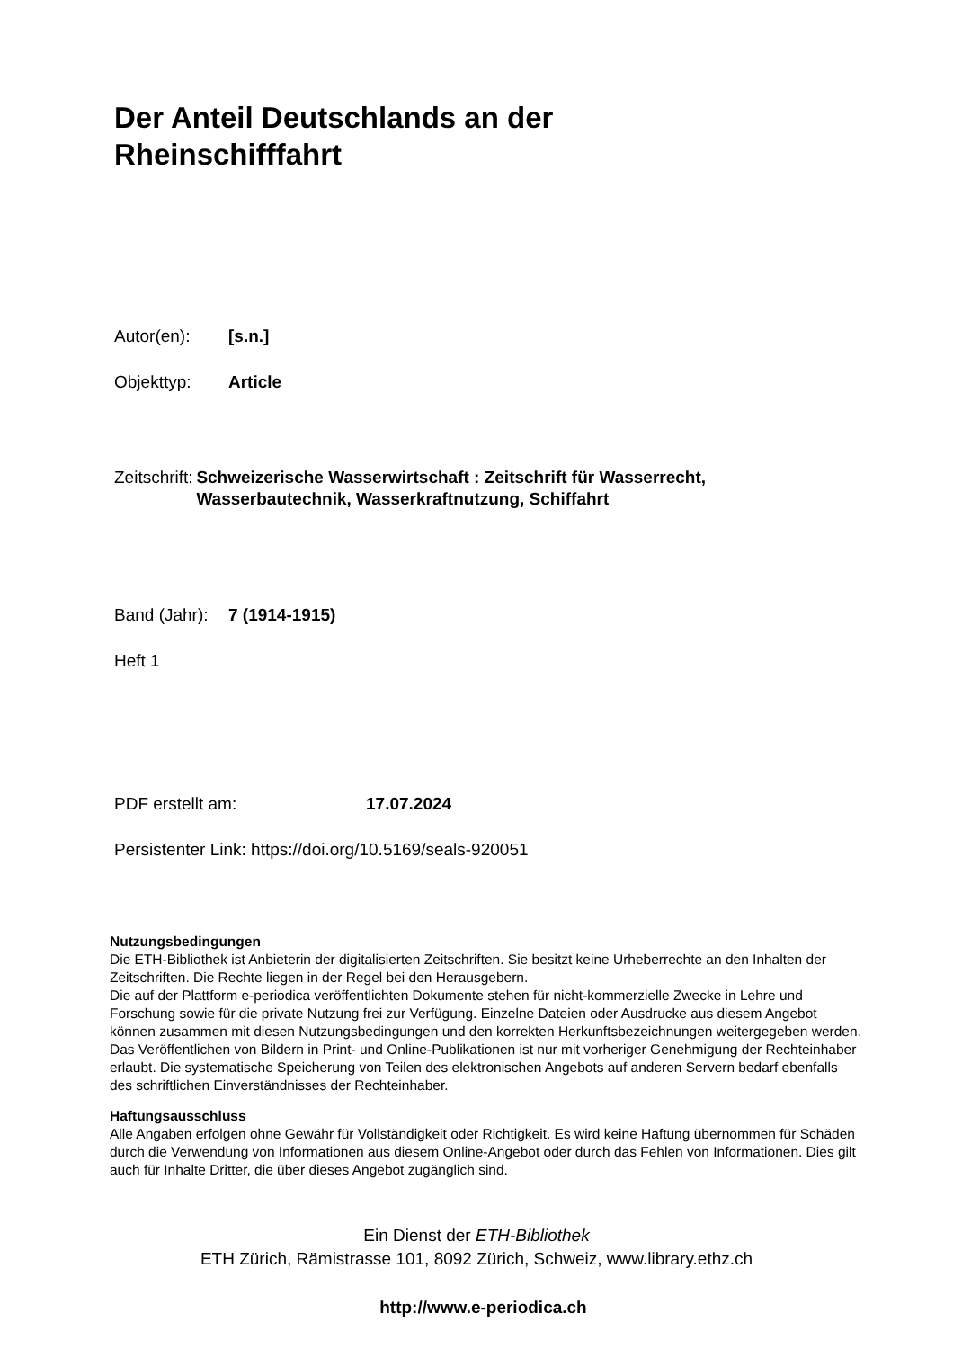Der Anteil Deutschlands an der
Rheinschifffahrt
Autor(en): [s.n.]
Objekttyp: Article
Zeitschrift: Schweizerische Wasserwirtschaft : Zeitschrift für Wasserrecht, Wasserbautechnik, Wasserkraftnutzung, Schiffahrt
Band (Jahr): 7 (1914-1915)
Heft 1
PDF erstellt am: 17.07.2024
Persistenter Link: https://doi.org/10.5169/seals-920051
Nutzungsbedingungen
Die ETH-Bibliothek ist Anbieterin der digitalisierten Zeitschriften. Sie besitzt keine Urheberrechte an den Inhalten der Zeitschriften. Die Rechte liegen in der Regel bei den Herausgebern.
Die auf der Plattform e-periodica veröffentlichten Dokumente stehen für nicht-kommerzielle Zwecke in Lehre und Forschung sowie für die private Nutzung frei zur Verfügung. Einzelne Dateien oder Ausdrucke aus diesem Angebot können zusammen mit diesen Nutzungsbedingungen und den korrekten Herkunftsbezeichnungen weitergegeben werden.
Das Veröffentlichen von Bildern in Print- und Online-Publikationen ist nur mit vorheriger Genehmigung der Rechteinhaber erlaubt. Die systematische Speicherung von Teilen des elektronischen Angebots auf anderen Servern bedarf ebenfalls des schriftlichen Einverständnisses der Rechteinhaber.
Haftungsausschluss
Alle Angaben erfolgen ohne Gewähr für Vollständigkeit oder Richtigkeit. Es wird keine Haftung übernommen für Schäden durch die Verwendung von Informationen aus diesem Online-Angebot oder durch das Fehlen von Informationen. Dies gilt auch für Inhalte Dritter, die über dieses Angebot zugänglich sind.
Ein Dienst der ETH-Bibliothek
ETH Zürich, Rämistrasse 101, 8092 Zürich, Schweiz, www.library.ethz.ch
http://www.e-periodica.ch